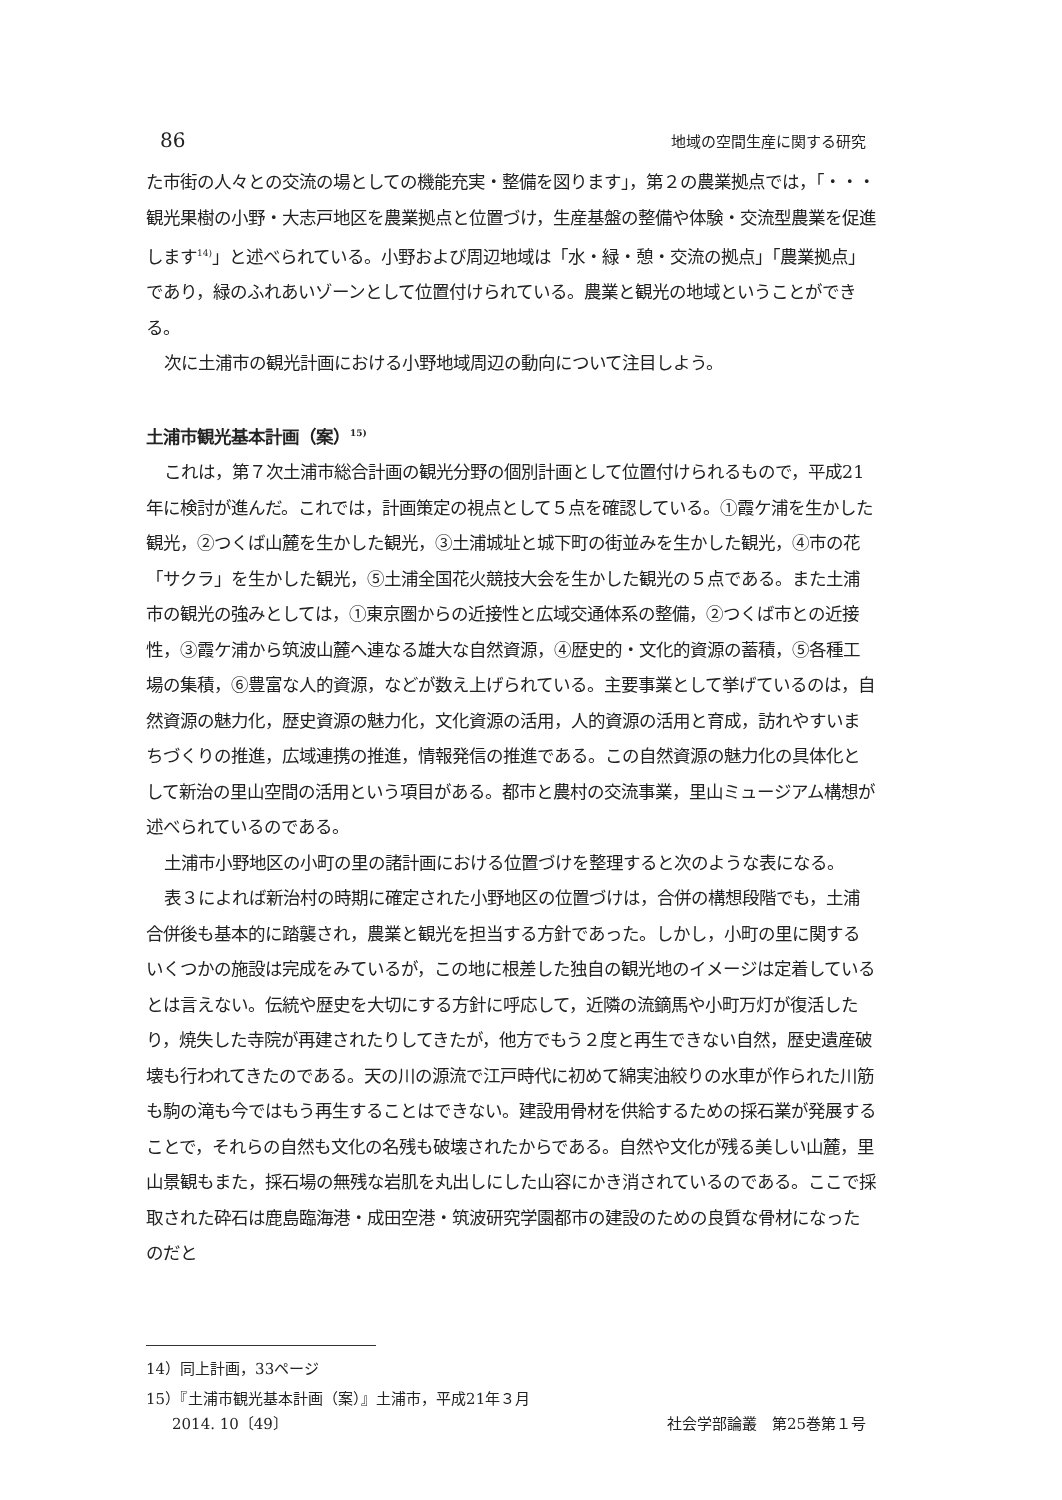86 地域の空間生産に関する研究
た市街の人々との交流の場としての機能充実・整備を図ります」，第２の農業拠点では，「・・・観光果樹の小野・大志戸地区を農業拠点と位置づけ，生産基盤の整備や体験・交流型農業を促進します<sup>14)</sup>」と述べられている。小野および周辺地域は「水・緑・憩・交流の拠点」「農業拠点」であり，緑のふれあいゾーンとして位置付けられている。農業と観光の地域ということができる。
次に土浦市の観光計画における小野地域周辺の動向について注目しよう。
土浦市観光基本計画（案）<sup>15)</sup>
これは，第７次土浦市総合計画の観光分野の個別計画として位置付けられるもので，平成21年に検討が進んだ。これでは，計画策定の視点として５点を確認している。①霞ケ浦を生かした観光，②つくば山麓を生かした観光，③土浦城址と城下町の街並みを生かした観光，④市の花「サクラ」を生かした観光，⑤土浦全国花火競技大会を生かした観光の５点である。また土浦市の観光の強みとしては，①東京圏からの近接性と広域交通体系の整備，②つくば市との近接性，③霞ケ浦から筑波山麓へ連なる雄大な自然資源，④歴史的・文化的資源の蓄積，⑤各種工場の集積，⑥豊富な人的資源，などが数え上げられている。主要事業として挙げているのは，自然資源の魅力化，歴史資源の魅力化，文化資源の活用，人的資源の活用と育成，訪れやすいまちづくりの推進，広域連携の推進，情報発信の推進である。この自然資源の魅力化の具体化として新治の里山空間の活用という項目がある。都市と農村の交流事業，里山ミュージアム構想が述べられているのである。
土浦市小野地区の小町の里の諸計画における位置づけを整理すると次のような表になる。
表３によれば新治村の時期に確定された小野地区の位置づけは，合併の構想段階でも，土浦合併後も基本的に踏襲され，農業と観光を担当する方針であった。しかし，小町の里に関するいくつかの施設は完成をみているが，この地に根差した独自の観光地のイメージは定着しているとは言えない。伝統や歴史を大切にする方針に呼応して，近隣の流鏑馬や小町万灯が復活したり，焼失した寺院が再建されたりしてきたが，他方でもう２度と再生できない自然，歴史遺産破壊も行われてきたのである。天の川の源流で江戸時代に初めて綿実油絞りの水車が作られた川筋も駒の滝も今ではもう再生することはできない。建設用骨材を供給するための採石業が発展することで，それらの自然も文化の名残も破壊されたからである。自然や文化が残る美しい山麓，里山景観もまた，採石場の無残な岩肌を丸出しにした山容にかき消されているのである。ここで採取された砕石は鹿島臨海港・成田空港・筑波研究学園都市の建設のための良質な骨材になったのだと
14）同上計画，33ページ
15）『土浦市観光基本計画（案）』土浦市，平成21年３月
2014. 10〔49〕 社会学部論叢　第25巻第１号